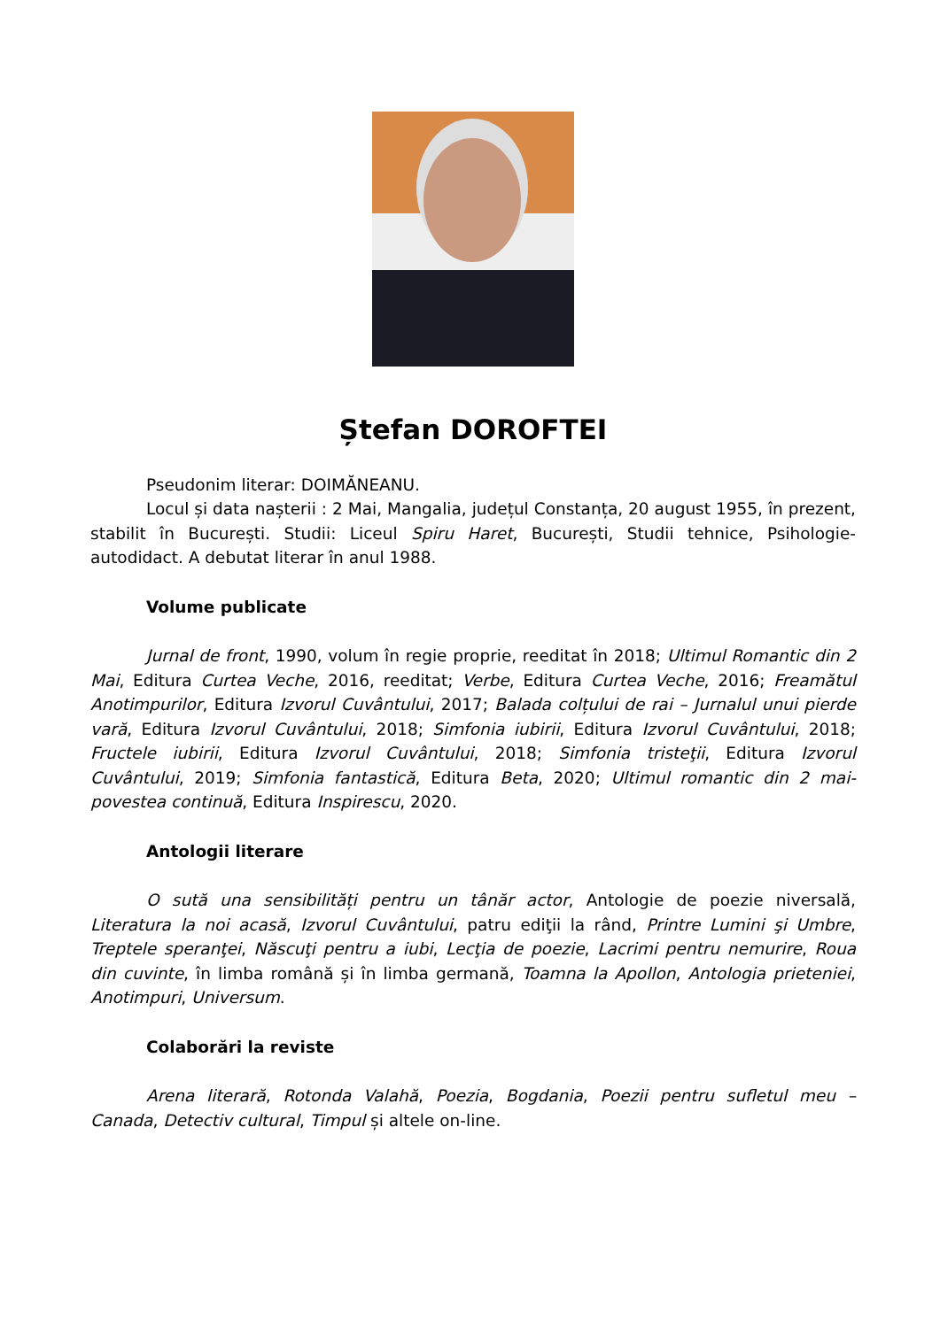Ștefan DOROFTEI
Pseudonim literar: DOIMĂNEANU.
Locul și data nașterii : 2 Mai, Mangalia, județul Constanța, 20 august 1955, în prezent, stabilit în București. Studii: Liceul Spiru Haret, București, Studii tehnice, Psihologie-autodidact. A debutat literar în anul 1988.
Volume publicate
Jurnal de front, 1990, volum în regie proprie, reeditat în 2018; Ultimul Romantic din 2 Mai, Editura Curtea Veche, 2016, reeditat; Verbe, Editura Curtea Veche, 2016; Freamătul Anotimpurilor, Editura Izvorul Cuvântului, 2017; Balada colțului de rai – Jurnalul unui pierde vară, Editura Izvorul Cuvântului, 2018; Simfonia iubirii, Editura Izvorul Cuvântului, 2018; Fructele iubirii, Editura Izvorul Cuvântului, 2018; Simfonia tristeţii, Editura Izvorul Cuvântului, 2019; Simfonia fantastică, Editura Beta, 2020; Ultimul romantic din 2 mai- povestea continuă, Editura Inspirescu, 2020.
Antologii literare
O sută una sensibilități pentru un tânăr actor, Antologie de poezie niversală, Literatura la noi acasă, Izvorul Cuvântului, patru ediţii la rând, Printre Lumini şi Umbre, Treptele speranţei, Născuţi pentru a iubi, Lecţia de poezie, Lacrimi pentru nemurire, Roua din cuvinte, în limba română și în limba germană, Toamna la Apollon, Antologia prieteniei, Anotimpuri, Universum.
Colaborări la reviste
Arena literară, Rotonda Valahă, Poezia, Bogdania, Poezii pentru sufletul meu – Canada, Detectiv cultural, Timpul și altele on-line.